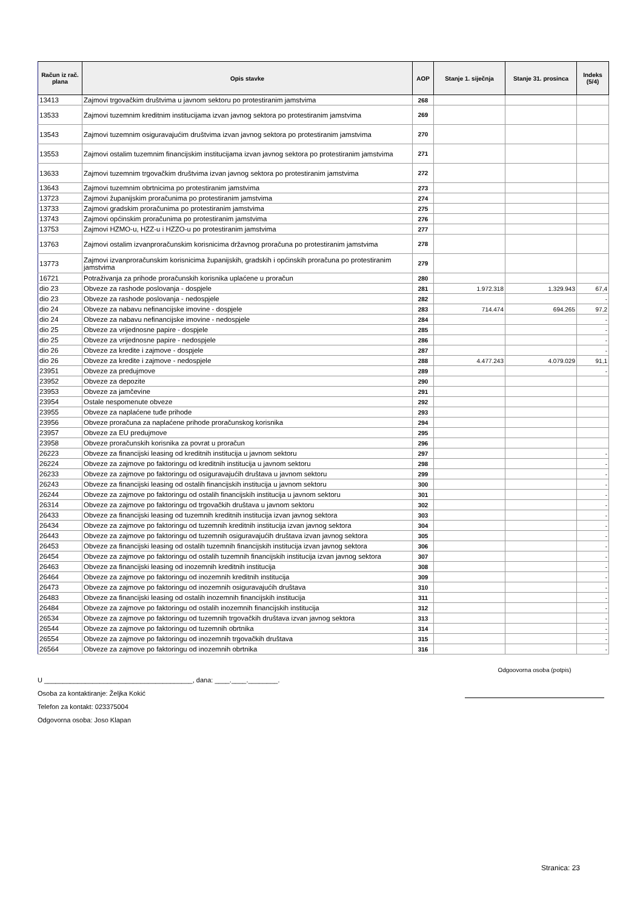| Račun iz rač. plana | Opis stavke | AOP | Stanje 1. siječnja | Stanje 31. prosinca | Indeks (5/4) |
| --- | --- | --- | --- | --- | --- |
| 13413 | Zajmovi trgovačkim društvima u javnom sektoru po protestiranim jamstvima | 268 | | | |
| 13533 | Zajmovi tuzemnim kreditnim institucijama izvan javnog sektora po protestiranim jamstvima | 269 | | | |
| 13543 | Zajmovi tuzemnim osiguravajućim društvima izvan javnog sektora po protestiranim jamstvima | 270 | | | |
| 13553 | Zajmovi ostalim tuzemnim financijskim institucijama izvan javnog sektora po protestiranim jamstvima | 271 | | | |
| 13633 | Zajmovi tuzemnim trgovačkim društvima izvan javnog sektora po protestiranim jamstvima | 272 | | | |
| 13643 | Zajmovi tuzemnim obrtnicima po protestiranim jamstvima | 273 | | | |
| 13723 | Zajmovi županijskim proračunima po protestiranim jamstvima | 274 | | | |
| 13733 | Zajmovi gradskim proračunima po protestiranim jamstvima | 275 | | | |
| 13743 | Zajmovi općinskim proračunima po protestiranim jamstvima | 276 | | | |
| 13753 | Zajmovi HZMO-u, HZZ-u i HZZO-u po protestiranim jamstvima | 277 | | | |
| 13763 | Zajmovi ostalim izvanproračunskim korisnicima državnog proračuna po protestiranim jamstvima | 278 | | | |
| 13773 | Zajmovi izvanproračunskim korisnicima županijskih, gradskih i općinskih proračuna po protestiranim jamstvima | 279 | | | |
| 16721 | Potraživanja za prihode proračunskih korisnika uplaćene u proračun | 280 | | | |
| dio 23 | Obveze za rashode poslovanja - dospjele | 281 | 1.972.318 | 1.329.943 | 67,4 |
| dio 23 | Obveze za rashode poslovanja - nedospjele | 282 | | | - |
| dio 24 | Obveze za nabavu nefinancijske imovine - dospjele | 283 | 714.474 | 694.265 | 97,2 |
| dio 24 | Obveze za nabavu nefinancijske imovine - nedospjele | 284 | | | - |
| dio 25 | Obveze za vrijednosne papire - dospjele | 285 | | | - |
| dio 25 | Obveze za vrijednosne papire - nedospjele | 286 | | | - |
| dio 26 | Obveze za kredite i zajmove - dospjele | 287 | | | - |
| dio 26 | Obveze za kredite i zajmove - nedospjele | 288 | 4.477.243 | 4.079.029 | 91,1 |
| 23951 | Obveze za predujmove | 289 | | | - |
| 23952 | Obveze za depozite | 290 | | | |
| 23953 | Obveze za jamčevine | 291 | | | |
| 23954 | Ostale nespomenute obveze | 292 | | | |
| 23955 | Obveze za naplaćene tuđe prihode | 293 | | | |
| 23956 | Obveze proračuna za naplaćene prihode proračunskog korisnika | 294 | | | |
| 23957 | Obveze za EU predujmove | 295 | | | |
| 23958 | Obveze proračunskih korisnika za povrat u proračun | 296 | | | |
| 26223 | Obveze za financijski leasing od kreditnih institucija u javnom sektoru | 297 | | | - |
| 26224 | Obveze za zajmove po faktoringu od kreditnih institucija u javnom sektoru | 298 | | | - |
| 26233 | Obveze za zajmove po faktoringu od osiguravajućih društava u javnom sektoru | 299 | | | - |
| 26243 | Obveze za financijski leasing od ostalih financijskih institucija u javnom sektoru | 300 | | | - |
| 26244 | Obveze za zajmove po faktoringu od ostalih financijskih institucija u javnom sektoru | 301 | | | - |
| 26314 | Obveze za zajmove po faktoringu od trgovačkih društava u javnom sektoru | 302 | | | - |
| 26433 | Obveze za financijski leasing od tuzemnih kreditnih institucija izvan javnog sektora | 303 | | | - |
| 26434 | Obveze za zajmove po faktoringu od tuzemnih kreditnih institucija izvan javnog sektora | 304 | | | - |
| 26443 | Obveze za zajmove po faktoringu od tuzemnih osiguravajućih društava izvan javnog sektora | 305 | | | - |
| 26453 | Obveze za financijski leasing od ostalih tuzemnih financijskih institucija izvan javnog sektora | 306 | | | - |
| 26454 | Obveze za zajmove po faktoringu od ostalih tuzemnih financijskih institucija izvan javnog sektora | 307 | | | - |
| 26463 | Obveze za financijski leasing od inozemnih kreditnih institucija | 308 | | | - |
| 26464 | Obveze za zajmove po faktoringu od inozemnih kreditnih institucija | 309 | | | - |
| 26473 | Obveze za zajmove po faktoringu od inozemnih osiguravajućih društava | 310 | | | - |
| 26483 | Obveze za financijski leasing od ostalih inozemnih financijskih institucija | 311 | | | - |
| 26484 | Obveze za zajmove po faktoringu od ostalih inozemnih financijskih institucija | 312 | | | - |
| 26534 | Obveze za zajmove po faktoringu od tuzemnih trgovačkih društava izvan javnog sektora | 313 | | | - |
| 26544 | Obveze za zajmove po faktoringu od tuzemnih obrtnika | 314 | | | - |
| 26554 | Obveze za zajmove po faktoringu od inozemnih trgovačkih društava | 315 | | | - |
| 26564 | Obveze za zajmove po faktoringu od inozemnih obrtnika | 316 | | | - |
U ________________________________________, dana: ____.____.________.
Osoba za kontaktiranje: Željka Kokić
Telefon za kontakt: 023375004
Odgovorna osoba: Joso Klapan
Odgoovorna osoba (potpis)
Stranica: 23